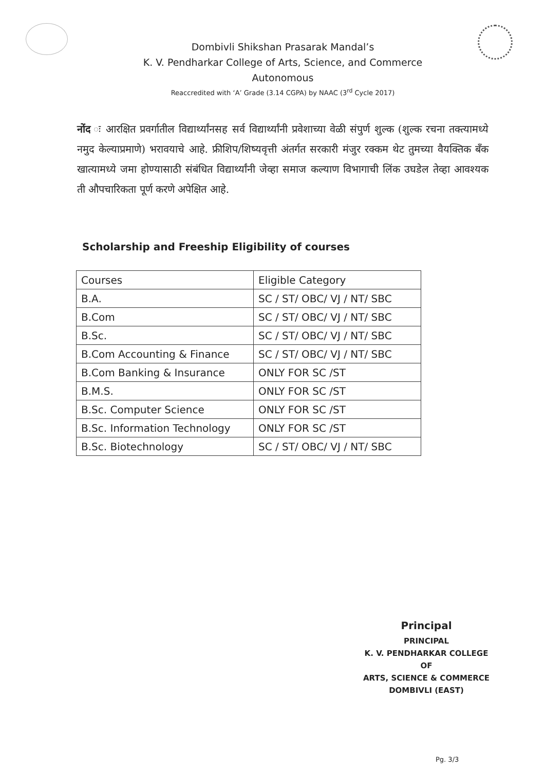Dombivli Shikshan Prasarak Mandal’s
K. V. Pendharkar College of Arts, Science, and Commerce
Autonomous
Reaccredited with ‘A’ Grade (3.14 CGPA) by NAAC (3<sup>rd</sup> Cycle 2017)
नोंद ः आरक्षित प्रवर्गातील विद्यार्थ्यांनसह सर्व विद्यार्थ्यांनी प्रवेशाच्या वेळी संपुर्ण शुल्क (शुल्क रचना तक्त्यामध्ये नमुद केल्याप्रमाणे) भरावयाचे आहे. फ्रीशिप/शिष्यवृत्ती अंतर्गत सरकारी मंजुर रक्कम थेट तुमच्या वैयक्तिक बँक खात्यामध्ये जमा होण्यासाठी संबंधित विद्यार्थ्यांनी जेव्हा समाज कल्याण विभागाची लिंक उघडेल तेव्हा आवश्यक ती औपचारिकता पूर्ण करणे अपेक्षित आहे.
Scholarship and Freeship Eligibility of courses
| Courses | Eligible Category |
| B.A. | SC / ST/ OBC/ VJ / NT/ SBC |
| B.Com | SC / ST/ OBC/ VJ / NT/ SBC |
| B.Sc. | SC / ST/ OBC/ VJ / NT/ SBC |
| B.Com Accounting & Finance | SC / ST/ OBC/ VJ / NT/ SBC |
| B.Com Banking & Insurance | ONLY FOR SC /ST |
| B.M.S. | ONLY FOR SC /ST |
| B.Sc. Computer Science | ONLY FOR SC /ST |
| B.Sc. Information Technology | ONLY FOR SC /ST |
| B.Sc. Biotechnology | SC / ST/ OBC/ VJ / NT/ SBC |
Principal
PRINCIPAL
K. V. PENDHARKAR COLLEGE OF
ARTS, SCIENCE & COMMERCE
DOMBIVLI (EAST)
Pg. 3/3